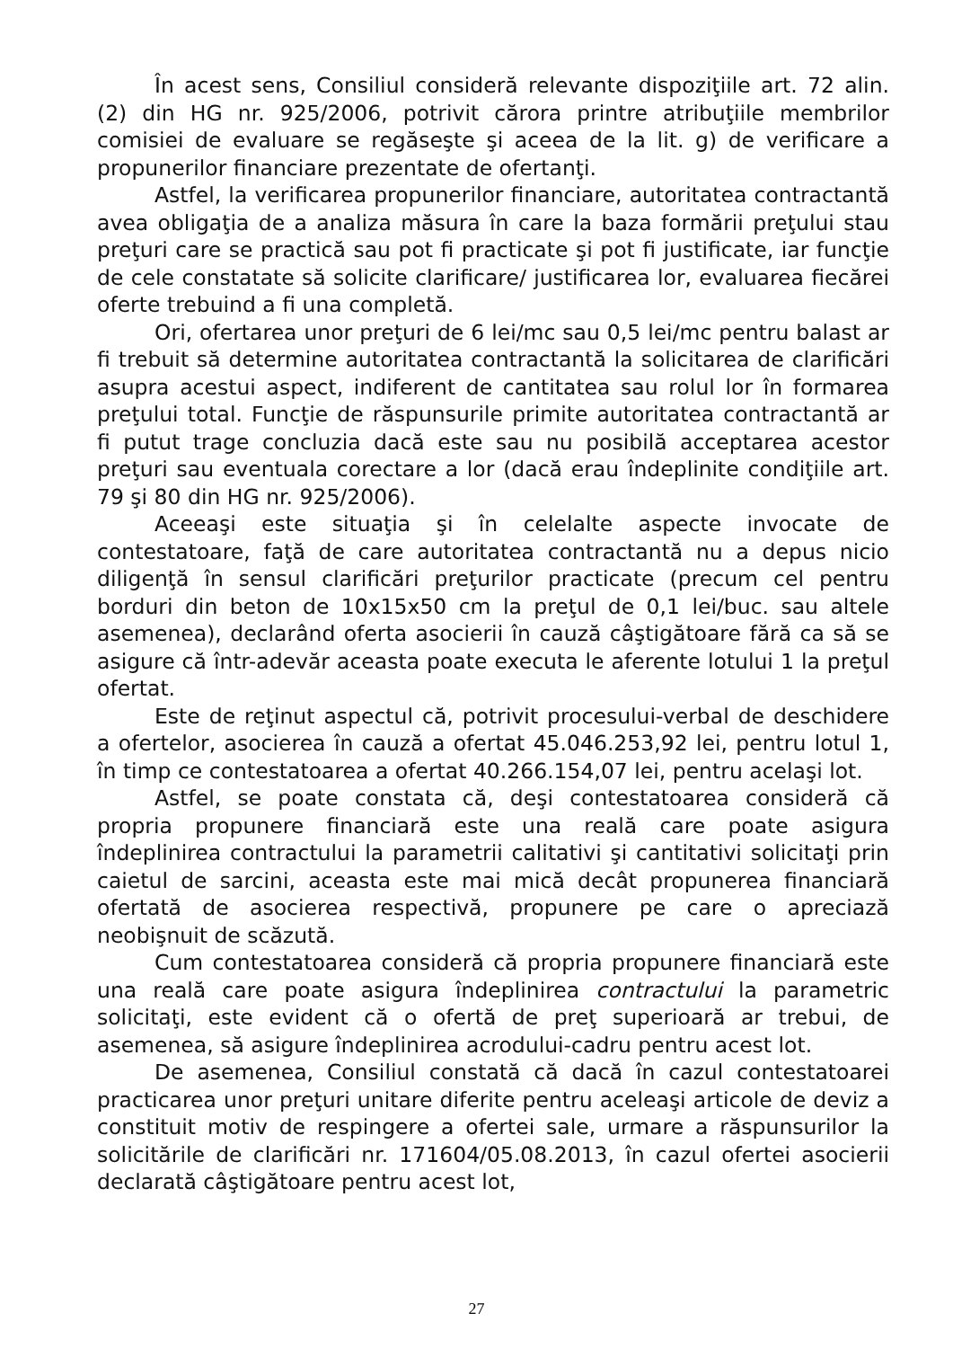În acest sens, Consiliul consideră relevante dispoziţiile art. 72 alin. (2) din HG nr. 925/2006, potrivit cărora printre atribuţiile membrilor comisiei de evaluare se regăseşte şi aceea de la lit. g) de verificare a propunerilor financiare prezentate de ofertanţi.
Astfel, la verificarea propunerilor financiare, autoritatea contractantă avea obligaţia de a analiza măsura în care la baza formării preţului stau preţuri care se practică sau pot fi practicate şi pot fi justificate, iar funcţie de cele constatate să solicite clarificare/ justificarea lor, evaluarea fiecărei oferte trebuind a fi una completă.
Ori, ofertarea unor preţuri de 6 lei/mc sau 0,5 lei/mc pentru balast ar fi trebuit să determine autoritatea contractantă la solicitarea de clarificări asupra acestui aspect, indiferent de cantitatea sau rolul lor în formarea preţului total. Funcţie de răspunsurile primite autoritatea contractantă ar fi putut trage concluzia dacă este sau nu posibilă acceptarea acestor preţuri sau eventuala corectare a lor (dacă erau îndeplinite condiţiile art. 79 şi 80 din HG nr. 925/2006).
Aceeaşi este situaţia şi în celelalte aspecte invocate de contestatoare, faţă de care autoritatea contractantă nu a depus nicio diligenţă în sensul clarificări preţurilor practicate (precum cel pentru borduri din beton de 10x15x50 cm la preţul de 0,1 lei/buc. sau altele asemenea), declarând oferta asocierii în cauză câştigătoare fără ca să se asigure că într-adevăr aceasta poate executa le aferente lotului 1 la preţul ofertat.
Este de reţinut aspectul că, potrivit procesului-verbal de deschidere a ofertelor, asocierea în cauză a ofertat 45.046.253,92 lei, pentru lotul 1, în timp ce contestatoarea a ofertat 40.266.154,07 lei, pentru acelaşi lot.
Astfel, se poate constata că, deşi contestatoarea consideră că propria propunere financiară este una reală care poate asigura îndeplinirea contractului la parametrii calitativi şi cantitativi solicitaţi prin caietul de sarcini, aceasta este mai mică decât propunerea financiară ofertată de asocierea respectivă, propunere pe care o apreciază neobişnuit de scăzută.
Cum contestatoarea consideră că propria propunere financiară este una reală care poate asigura îndeplinirea contractului la parametric solicitaţi, este evident că o ofertă de preţ superioară ar trebui, de asemenea, să asigure îndeplinirea acrodului-cadru pentru acest lot.
De asemenea, Consiliul constată că dacă în cazul contestatoarei practicarea unor preţuri unitare diferite pentru aceleaşi articole de deviz a constituit motiv de respingere a ofertei sale, urmare a răspunsurilor la solicitările de clarificări nr. 171604/05.08.2013, în cazul ofertei asocierii declarată câştigătoare pentru acest lot,
27